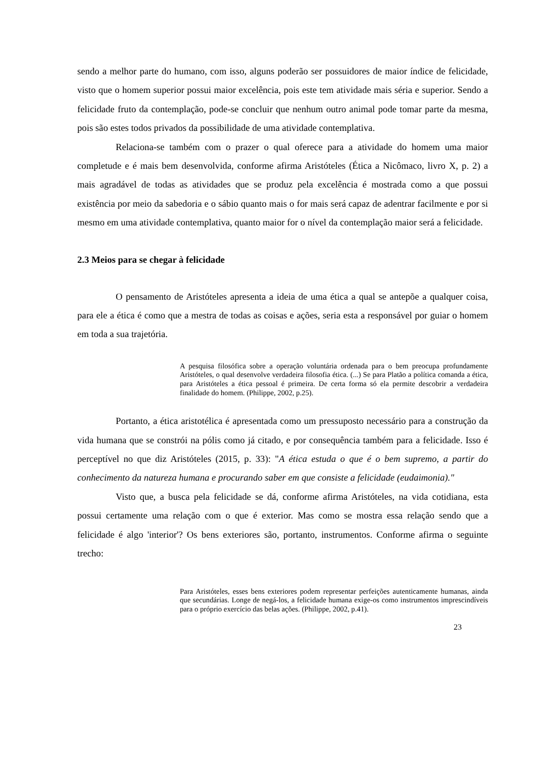sendo a melhor parte do humano, com isso, alguns poderão ser possuidores de maior índice de felicidade, visto que o homem superior possui maior excelência, pois este tem atividade mais séria e superior. Sendo a felicidade fruto da contemplação, pode-se concluir que nenhum outro animal pode tomar parte da mesma, pois são estes todos privados da possibilidade de uma atividade contemplativa.
Relaciona-se também com o prazer o qual oferece para a atividade do homem uma maior completude e é mais bem desenvolvida, conforme afirma Aristóteles (Ética a Nicômaco, livro X, p. 2) a mais agradável de todas as atividades que se produz pela excelência é mostrada como a que possui existência por meio da sabedoria e o sábio quanto mais o for mais será capaz de adentrar facilmente e por si mesmo em uma atividade contemplativa, quanto maior for o nível da contemplação maior será a felicidade.
2.3 Meios para se chegar à felicidade
O pensamento de Aristóteles apresenta a ideia de uma ética a qual se antepõe a qualquer coisa, para ele a ética é como que a mestra de todas as coisas e ações, seria esta a responsável por guiar o homem em toda a sua trajetória.
A pesquisa filosófica sobre a operação voluntária ordenada para o bem preocupa profundamente Aristóteles, o qual desenvolve verdadeira filosofia ética. (...) Se para Platão a política comanda a ética, para Aristóteles a ética pessoal é primeira. De certa forma só ela permite descobrir a verdadeira finalidade do homem. (Philippe, 2002, p.25).
Portanto, a ética aristotélica é apresentada como um pressuposto necessário para a construção da vida humana que se constrói na pólis como já citado, e por consequência também para a felicidade. Isso é perceptível no que diz Aristóteles (2015, p. 33): "A ética estuda o que é o bem supremo, a partir do conhecimento da natureza humana e procurando saber em que consiste a felicidade (eudaimonia)."
Visto que, a busca pela felicidade se dá, conforme afirma Aristóteles, na vida cotidiana, esta possui certamente uma relação com o que é exterior. Mas como se mostra essa relação sendo que a felicidade é algo 'interior'? Os bens exteriores são, portanto, instrumentos. Conforme afirma o seguinte trecho:
Para Aristóteles, esses bens exteriores podem representar perfeições autenticamente humanas, ainda que secundárias. Longe de negá-los, a felicidade humana exige-os como instrumentos imprescindíveis para o próprio exercício das belas ações. (Philippe, 2002, p.41).
23